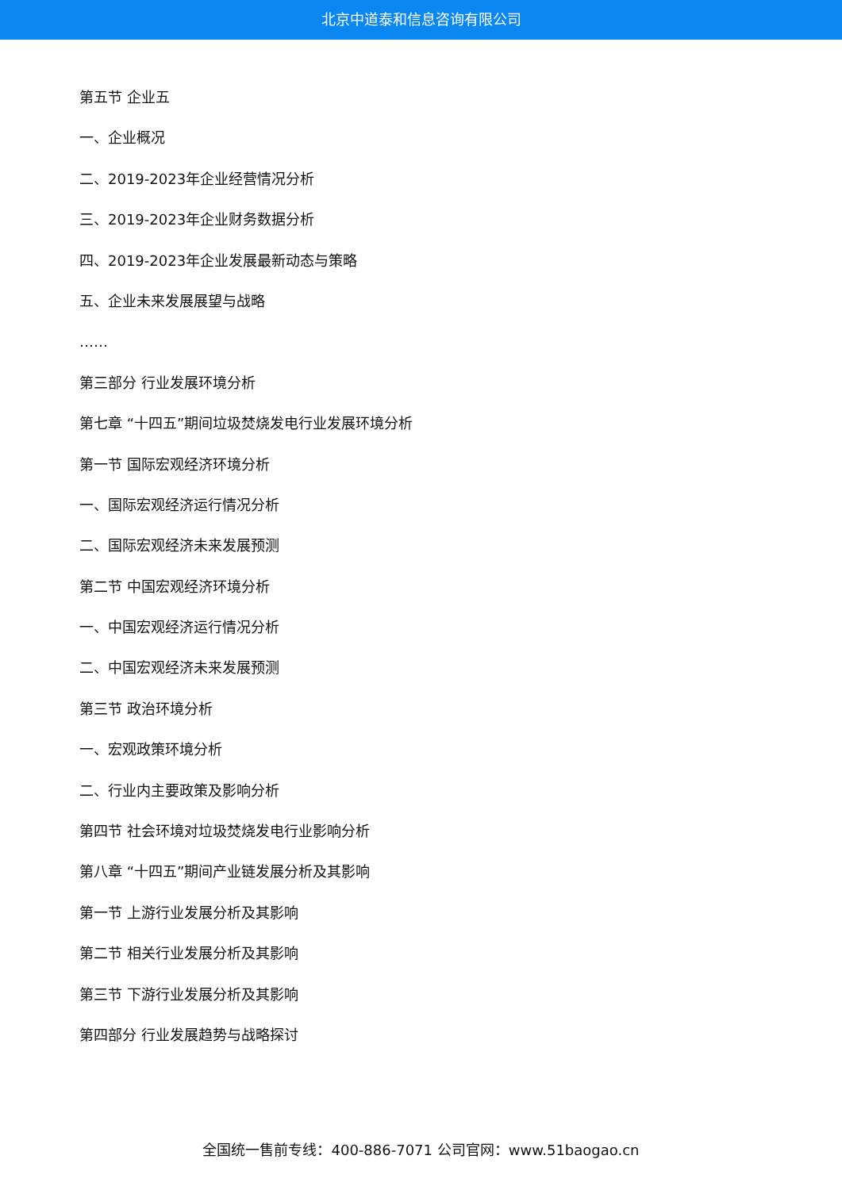北京中道泰和信息咨询有限公司
第五节 企业五
一、企业概况
二、2019-2023年企业经营情况分析
三、2019-2023年企业财务数据分析
四、2019-2023年企业发展最新动态与策略
五、企业未来发展展望与战略
……
第三部分 行业发展环境分析
第七章 “十四五”期间垃圾焚烧发电行业发展环境分析
第一节 国际宏观经济环境分析
一、国际宏观经济运行情况分析
二、国际宏观经济未来发展预测
第二节 中国宏观经济环境分析
一、中国宏观经济运行情况分析
二、中国宏观经济未来发展预测
第三节 政治环境分析
一、宏观政策环境分析
二、行业内主要政策及影响分析
第四节 社会环境对垃圾焚烧发电行业影响分析
第八章 “十四五”期间产业链发展分析及其影响
第一节 上游行业发展分析及其影响
第二节 相关行业发展分析及其影响
第三节 下游行业发展分析及其影响
第四部分 行业发展趋势与战略探讨
全国统一售前专线：400-886-7071 公司官网：www.51baogao.cn